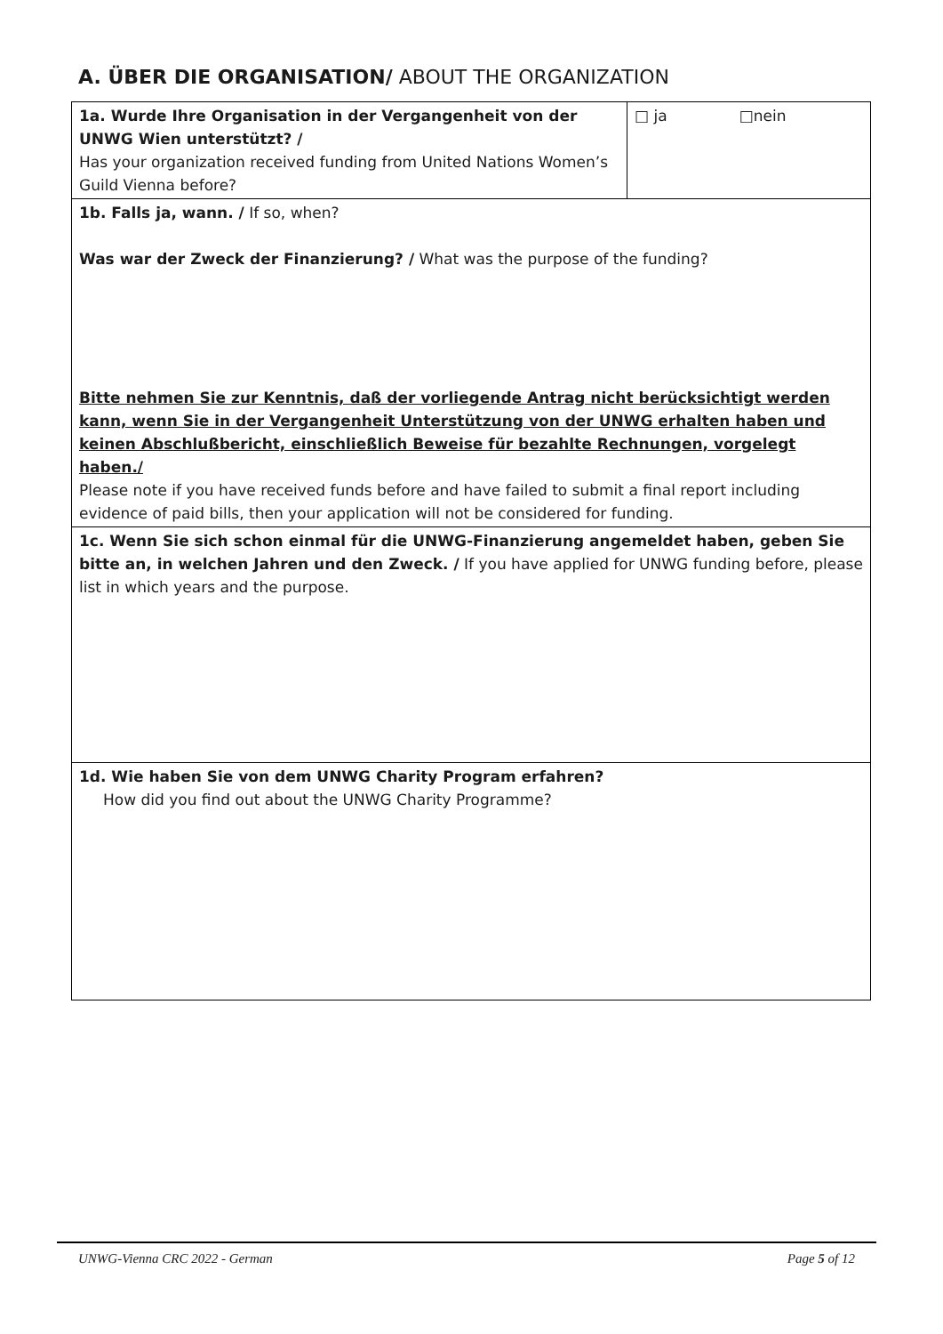A. ÜBER DIE ORGANISATION/ ABOUT THE ORGANIZATION
| 1a. Wurde Ihre Organisation in der Vergangenheit von der UNWG Wien unterstützt? / Has your organization received funding from United Nations Women’s Guild Vienna before? | □ ja □nein |
| 1b. Falls ja, wann. / If so, when? Was war der Zweck der Finanzierung? / What was the purpose of the funding? Bitte nehmen Sie zur Kenntnis, daß der vorliegende Antrag nicht berücksichtigt werden kann, wenn Sie in der Vergangenheit Unterstützung von der UNWG erhalten haben und keinen Abschlußbericht, einschließlich Beweise für bezahlte Rechnungen, vorgelegt haben./ Please note if you have received funds before and have failed to submit a final report including evidence of paid bills, then your application will not be considered for funding. | |
| 1c. Wenn Sie sich schon einmal für die UNWG-Finanzierung angemeldet haben, geben Sie bitte an, in welchen Jahren und den Zweck. / If you have applied for UNWG funding before, please list in which years and the purpose. | |
| 1d. Wie haben Sie von dem UNWG Charity Program erfahren? How did you find out about the UNWG Charity Programme? | |
UNWG-Vienna CRC 2022 - German Page 5 of 12